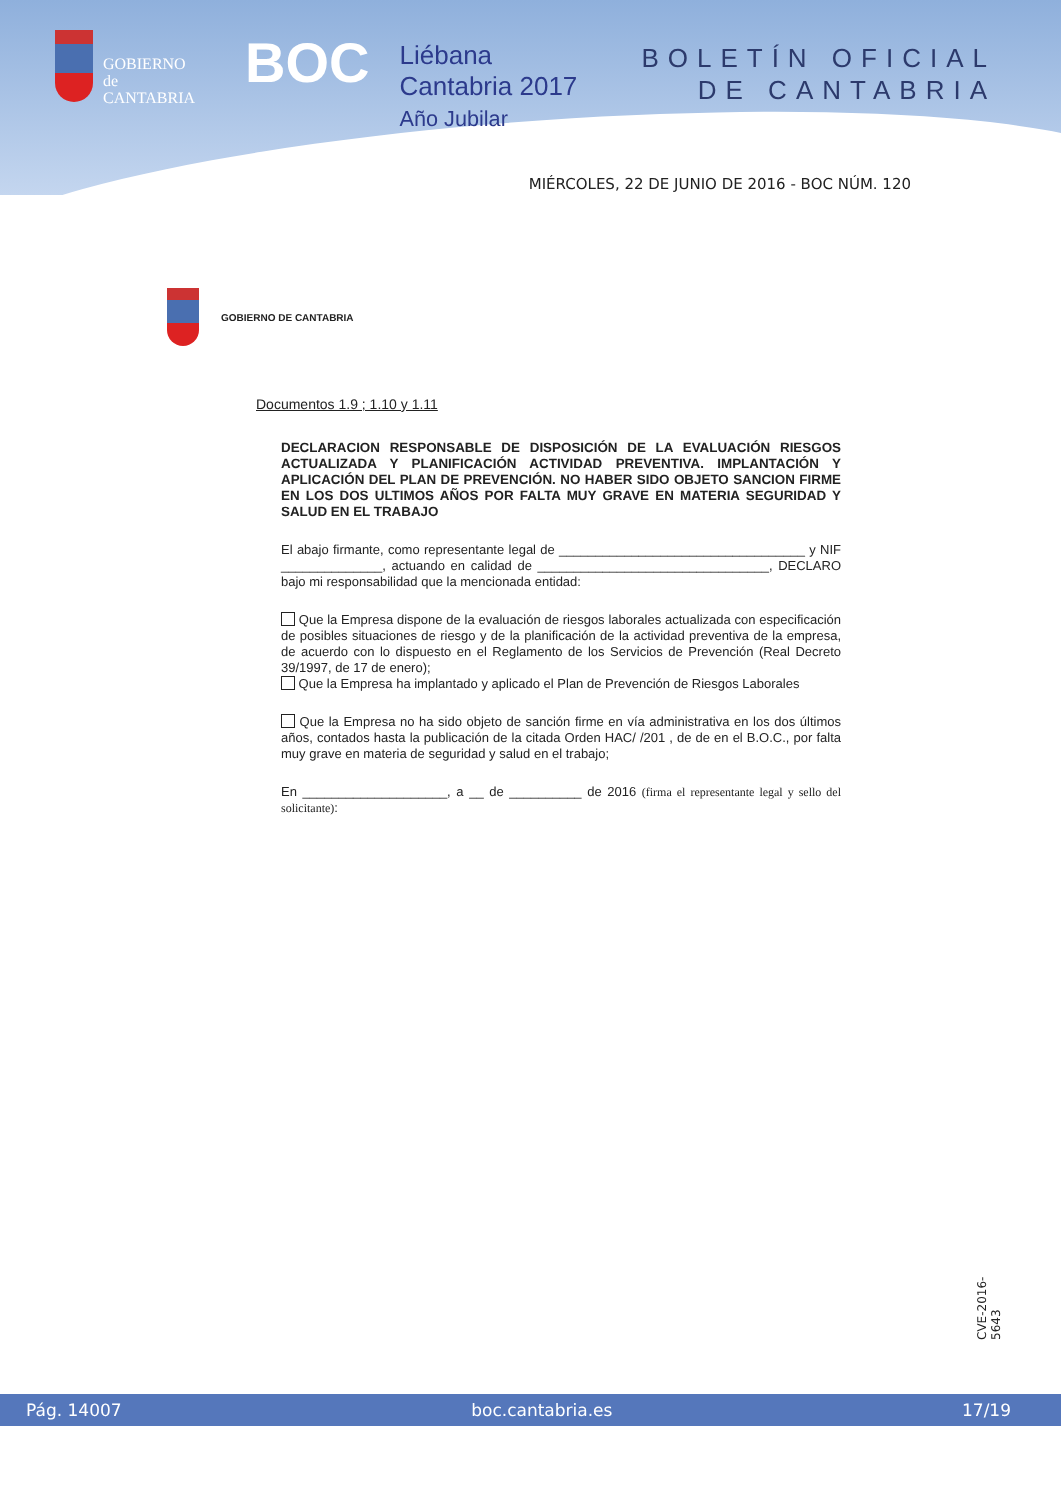GOBIERNO
de
CANTABRIA
BOC
Liébana
Cantabria 2017
Año Jubilar
BOLETÍN OFICIAL
DE CANTABRIA
MIÉRCOLES, 22 DE JUNIO DE 2016 - BOC NÚM. 120
GOBIERNO DE CANTABRIA
Documentos 1.9 ; 1.10 y 1.11
DECLARACION RESPONSABLE DE DISPOSICIÓN DE LA EVALUACIÓN RIESGOS ACTUALIZADA Y PLANIFICACIÓN ACTIVIDAD PREVENTIVA. IMPLANTACIÓN Y APLICACIÓN DEL PLAN DE PREVENCIÓN. NO HABER SIDO OBJETO SANCION FIRME EN LOS DOS ULTIMOS AÑOS POR FALTA MUY GRAVE EN MATERIA SEGURIDAD Y SALUD EN EL TRABAJO
El abajo firmante, como representante legal de __________________________________ y NIF ______________, actuando en calidad de ________________________________, DECLARO bajo mi responsabilidad que la mencionada entidad:
Que la Empresa dispone de la evaluación de riesgos laborales actualizada con especificación de posibles situaciones de riesgo y de la planificación de la actividad preventiva de la empresa, de acuerdo con lo dispuesto en el Reglamento de los Servicios de Prevención (Real Decreto 39/1997, de 17 de enero);
Que la Empresa ha implantado y aplicado el Plan de Prevención de Riesgos Laborales
Que la Empresa no ha sido objeto de sanción firme en vía administrativa en los dos últimos años, contados hasta la publicación de la citada Orden HAC/ /201 , de de en el B.O.C., por falta muy grave en materia de seguridad y salud en el trabajo;
En ____________________, a __ de __________ de 2016 (firma el representante legal y sello del solicitante):
CVE-2016-5643
Pág. 14007 boc.cantabria.es 17/19